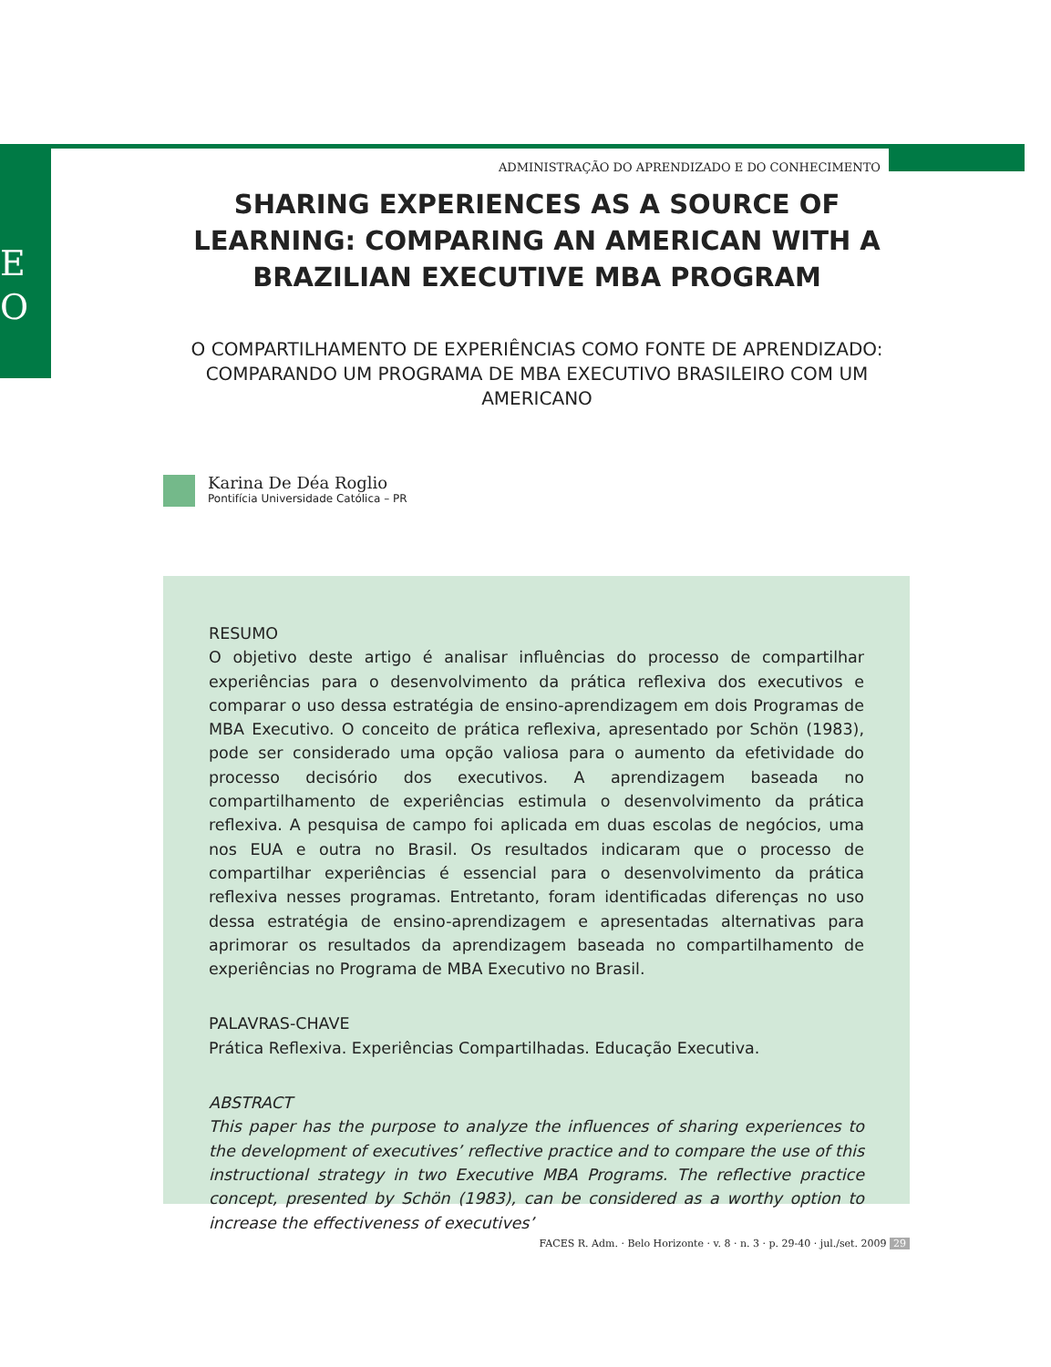E
O
ADMINISTRAÇÃO DO APRENDIZADO E DO CONHECIMENTO
SHARING EXPERIENCES AS A SOURCE OF LEARNING: COMPARING AN AMERICAN WITH A BRAZILIAN EXECUTIVE MBA PROGRAM
O COMPARTILHAMENTO DE EXPERIÊNCIAS COMO FONTE DE APRENDIZADO: COMPARANDO UM PROGRAMA DE MBA EXECUTIVO BRASILEIRO COM UM AMERICANO
Karina De Déa Roglio
Pontifícia Universidade Católica – PR
RESUMO
O objetivo deste artigo é analisar influências do processo de compartilhar experiências para o desenvolvimento da prática reflexiva dos executivos e comparar o uso dessa estratégia de ensino-aprendizagem em dois Programas de MBA Executivo. O conceito de prática reflexiva, apresentado por Schön (1983), pode ser considerado uma opção valiosa para o aumento da efetividade do processo decisório dos executivos. A aprendizagem baseada no compartilhamento de experiências estimula o desenvolvimento da prática reflexiva. A pesquisa de campo foi aplicada em duas escolas de negócios, uma nos EUA e outra no Brasil. Os resultados indicaram que o processo de compartilhar experiências é essencial para o desenvolvimento da prática reflexiva nesses programas. Entretanto, foram identificadas diferenças no uso dessa estratégia de ensino-aprendizagem e apresentadas alternativas para aprimorar os resultados da aprendizagem baseada no compartilhamento de experiências no Programa de MBA Executivo no Brasil.
PALAVRAS-CHAVE
Prática Reflexiva. Experiências Compartilhadas. Educação Executiva.
ABSTRACT
This paper has the purpose to analyze the influences of sharing experiences to the development of executives’ reflective practice and to compare the use of this instructional strategy in two Executive MBA Programs. The reflective practice concept, presented by Schön (1983), can be considered as a worthy option to increase the effectiveness of executives’
FACES R. Adm. · Belo Horizonte · v. 8 · n. 3 · p. 29-40 · jul./set. 2009 29